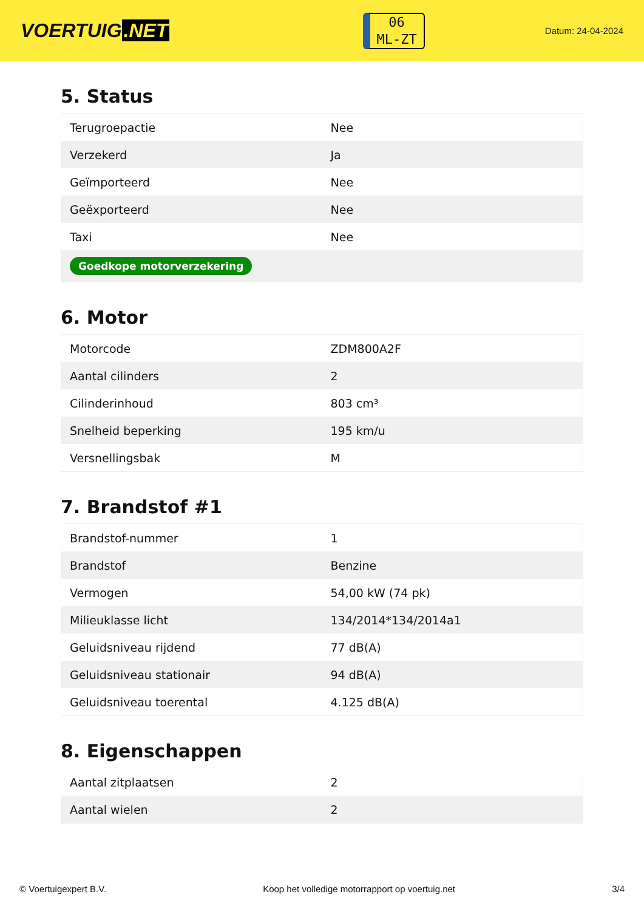VOERTUIG.NET
06
ML-ZT
Datum: 24-04-2024
5. Status
| Terugroepactie | Nee |
| Verzekerd | Ja |
| Geïmporteerd | Nee |
| Geëxporteerd | Nee |
| Taxi | Nee |
| Goedkope motorverzekering | |
6. Motor
| Motorcode | ZDM800A2F |
| Aantal cilinders | 2 |
| Cilinderinhoud | 803 cm³ |
| Snelheid beperking | 195 km/u |
| Versnellingsbak | M |
7. Brandstof #1
| Brandstof-nummer | 1 |
| Brandstof | Benzine |
| Vermogen | 54,00 kW (74 pk) |
| Milieuklasse licht | 134/2014*134/2014a1 |
| Geluidsniveau rijdend | 77 dB(A) |
| Geluidsniveau stationair | 94 dB(A) |
| Geluidsniveau toerental | 4.125 dB(A) |
8. Eigenschappen
| Aantal zitplaatsen | 2 |
| Aantal wielen | 2 |
© Voertuigexpert B.V. Koop het volledige motorrapport op voertuig.net 3/4